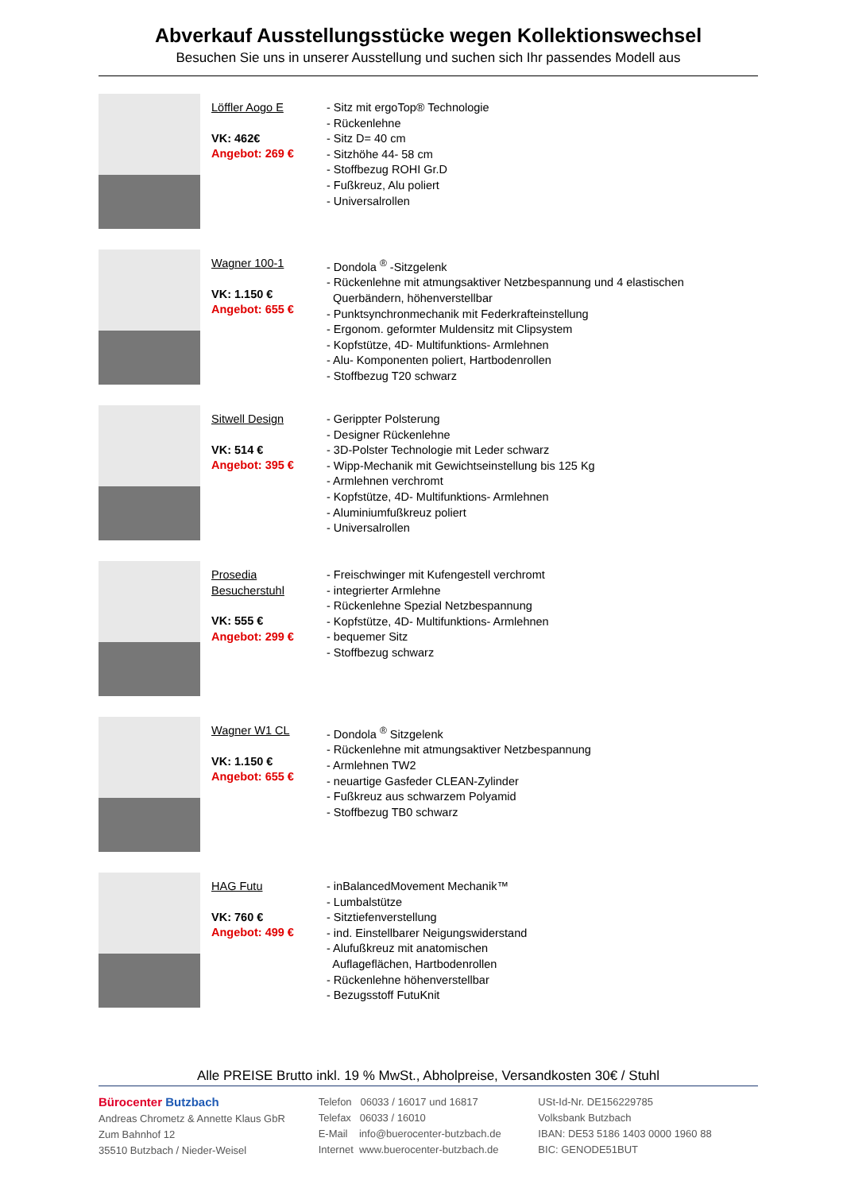Abverkauf Ausstellungsstücke wegen Kollektionswechsel
Besuchen Sie uns in unserer Ausstellung und suchen sich Ihr passendes Modell aus
Löffler Aogo E
VK: 462€
Angebot: 269 €
- Sitz mit ergoTop® Technologie
- Rückenlehne
- Sitz D= 40 cm
- Sitzhöhe 44- 58 cm
- Stoffbezug ROHI Gr.D
- Fußkreuz, Alu poliert
- Universalrollen
Wagner 100-1
VK: 1.150 €
Angebot: 655 €
- Dondola <sup>®</sup> -Sitzgelenk
- Rückenlehne mit atmungsaktiver Netzbespannung und 4 elastischen
Querbändern, höhenverstellbar
- Punktsynchronmechanik mit Federkrafteinstellung
- Ergonom. geformter Muldensitz mit Clipsystem
- Kopfstütze, 4D- Multifunktions- Armlehnen
- Alu- Komponenten poliert, Hartbodenrollen
- Stoffbezug T20 schwarz
Sitwell Design
VK: 514 €
Angebot: 395 €
- Gerippter Polsterung
- Designer Rückenlehne
- 3D-Polster Technologie mit Leder schwarz
- Wipp-Mechanik mit Gewichtseinstellung bis 125 Kg
- Armlehnen verchromt
- Kopfstütze, 4D- Multifunktions- Armlehnen
- Aluminiumfußkreuz poliert
- Universalrollen
Prosedia Besucherstuhl
VK: 555 €
Angebot: 299 €
- Freischwinger mit Kufengestell verchromt
- integrierter Armlehne
- Rückenlehne Spezial Netzbespannung
- Kopfstütze, 4D- Multifunktions- Armlehnen
- bequemer Sitz
- Stoffbezug schwarz
Wagner W1 CL
VK: 1.150 €
Angebot: 655 €
- Dondola <sup>®</sup> Sitzgelenk
- Rückenlehne mit atmungsaktiver Netzbespannung
- Armlehnen TW2
- neuartige Gasfeder CLEAN-Zylinder
- Fußkreuz aus schwarzem Polyamid
- Stoffbezug TB0 schwarz
HAG Futu
VK: 760 €
Angebot: 499 €
- inBalancedMovement Mechanik™
- Lumbalstütze
- Sitztiefenverstellung
- ind. Einstellbarer Neigungswiderstand
- Alufußkreuz mit anatomischen
Auflageflächen, Hartbodenrollen
- Rückenlehne höhenverstellbar
- Bezugsstoff FutuKnit
Alle PREISE Brutto inkl. 19 % MwSt., Abholpreise, Versandkosten 30€ / Stuhl
Bürocenter Butzbach
Andreas Chrometz & Annette Klaus GbR
Zum Bahnhof 12
35510 Butzbach / Nieder-Weisel
Telefon 06033 / 16017 und 16817
Telefax 06033 / 16010
E-Mail info@buerocenter-butzbach.de
Internet www.buerocenter-butzbach.de
USt-Id-Nr. DE156229785
Volksbank Butzbach
IBAN: DE53 5186 1403 0000 1960 88
BIC: GENODE51BUT